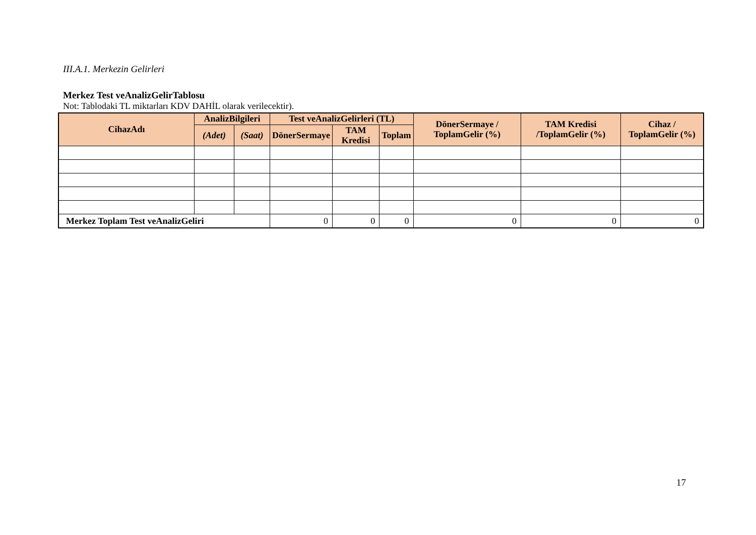III.A.1. Merkezin Gelirleri
Merkez Test veAnalizGelirTablosu
Not: Tablodaki TL miktarları KDV DAHİL olarak verilecektir).
| CihazAdı | AnalizBilgileri | | Test veAnalizGelirleri (TL) | | | DönerSermaye / ToplamGelir (%) | TAM Kredisi /ToplamGelir (%) | Cihaz / ToplamGelir (%) |
| --- | --- | --- | --- | --- | --- | --- | --- | --- |
| | (Adet) | (Saat) | DönerSermaye | TAM Kredisi | Toplam | | | |
| Merkez Toplam Test veAnalizGeliri | | | 0 | 0 | 0 | 0 | 0 | 0 |
17